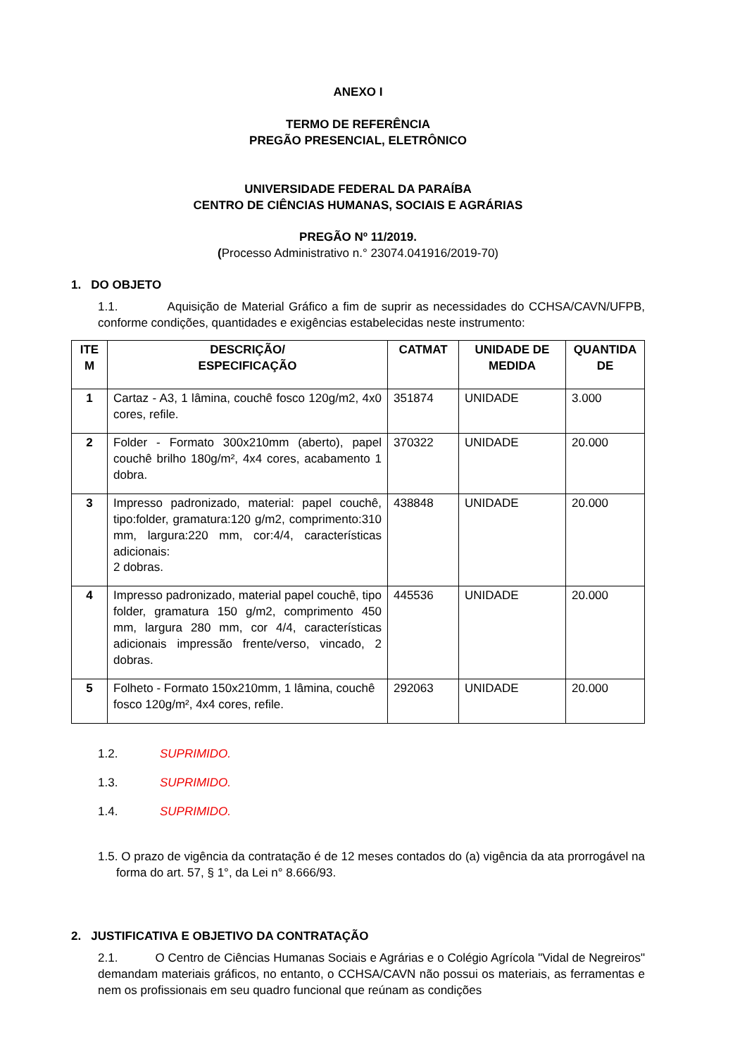ANEXO I
TERMO DE REFERÊNCIA
PREGÃO PRESENCIAL, ELETRÔNICO
UNIVERSIDADE FEDERAL DA PARAÍBA
CENTRO DE CIÊNCIAS HUMANAS, SOCIAIS E AGRÁRIAS
PREGÃO Nº 11/2019.
(Processo Administrativo n.° 23074.041916/2019-70)
1. DO OBJETO
1.1. Aquisição de Material Gráfico a fim de suprir as necessidades do CCHSA/CAVN/UFPB, conforme condições, quantidades e exigências estabelecidas neste instrumento:
| ITE M | DESCRIÇÃO/ ESPECIFICAÇÃO | CATMAT | UNIDADE DE MEDIDA | QUANTIDA DE |
| --- | --- | --- | --- | --- |
| 1 | Cartaz - A3, 1 lâmina, couchê fosco 120g/m2, 4x0 cores, refile. | 351874 | UNIDADE | 3.000 |
| 2 | Folder - Formato 300x210mm (aberto), papel couchê brilho 180g/m², 4x4 cores, acabamento 1 dobra. | 370322 | UNIDADE | 20.000 |
| 3 | Impresso padronizado, material: papel couchê, tipo:folder, gramatura:120 g/m2, comprimento:310 mm, largura:220 mm, cor:4/4, características adicionais: 2 dobras. | 438848 | UNIDADE | 20.000 |
| 4 | Impresso padronizado, material papel couchê, tipo folder, gramatura 150 g/m2, comprimento 450 mm, largura 280 mm, cor 4/4, características adicionais impressão frente/verso, vincado, 2 dobras. | 445536 | UNIDADE | 20.000 |
| 5 | Folheto - Formato 150x210mm, 1 lâmina, couchê fosco 120g/m², 4x4 cores, refile. | 292063 | UNIDADE | 20.000 |
1.2. SUPRIMIDO.
1.3. SUPRIMIDO.
1.4. SUPRIMIDO.
1.5. O prazo de vigência da contratação é de 12 meses contados do (a) vigência da ata prorrogável na forma do art. 57, § 1°, da Lei n° 8.666/93.
2. JUSTIFICATIVA E OBJETIVO DA CONTRATAÇÃO
2.1. O Centro de Ciências Humanas Sociais e Agrárias e o Colégio Agrícola "Vidal de Negreiros" demandam materiais gráficos, no entanto, o CCHSA/CAVN não possui os materiais, as ferramentas e nem os profissionais em seu quadro funcional que reúnam as condições